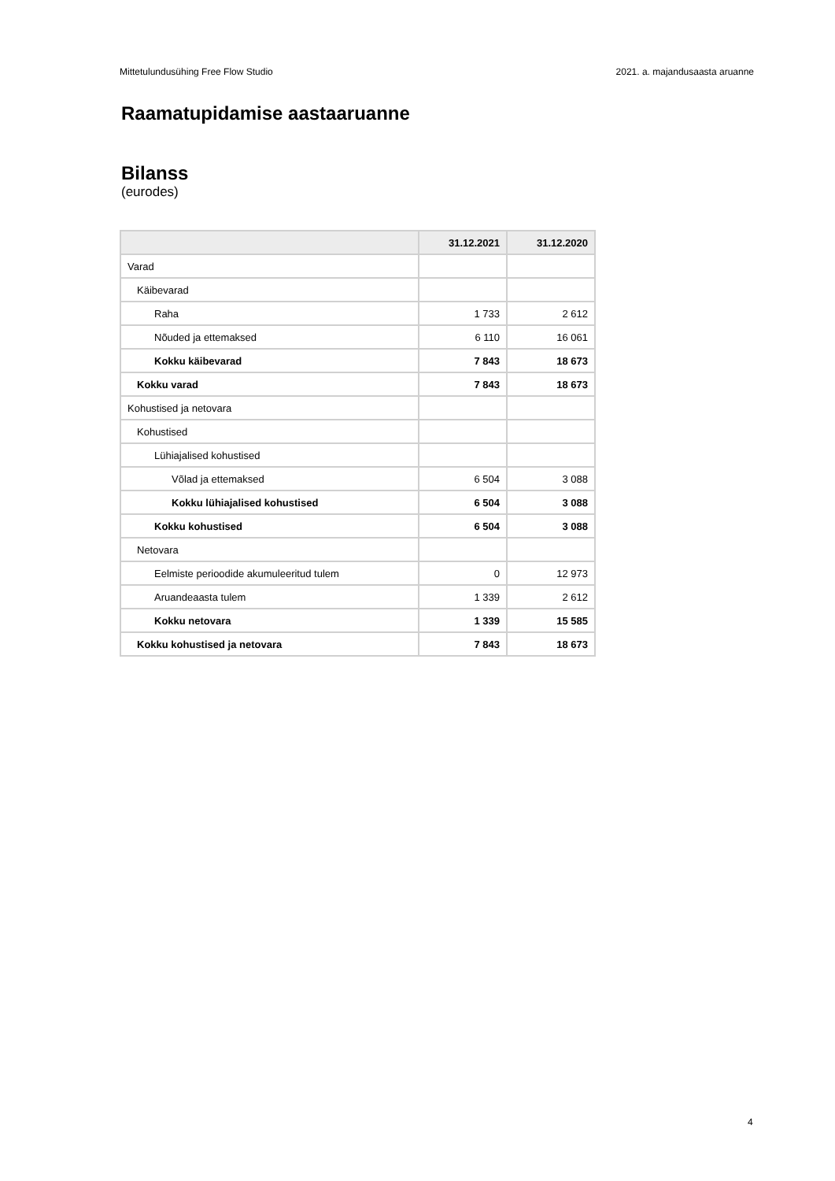Mittetulundusühing Free Flow Studio 2021. a. majandusaasta aruanne
Raamatupidamise aastaaruanne
Bilanss
(eurodes)
| | 31.12.2021 | 31.12.2020 |
| --- | --- | --- |
| Varad | | |
| Käibevarad | | |
| Raha | 1 733 | 2 612 |
| Nõuded ja ettemaksed | 6 110 | 16 061 |
| Kokku käibevarad | 7 843 | 18 673 |
| Kokku varad | 7 843 | 18 673 |
| Kohustised ja netovara | | |
| Kohustised | | |
| Lühiajalised kohustised | | |
| Võlad ja ettemaksed | 6 504 | 3 088 |
| Kokku lühiajalised kohustised | 6 504 | 3 088 |
| Kokku kohustised | 6 504 | 3 088 |
| Netovara | | |
| Eelmiste perioodide akumuleeritud tulem | 0 | 12 973 |
| Aruandeaasta tulem | 1 339 | 2 612 |
| Kokku netovara | 1 339 | 15 585 |
| Kokku kohustised ja netovara | 7 843 | 18 673 |
4